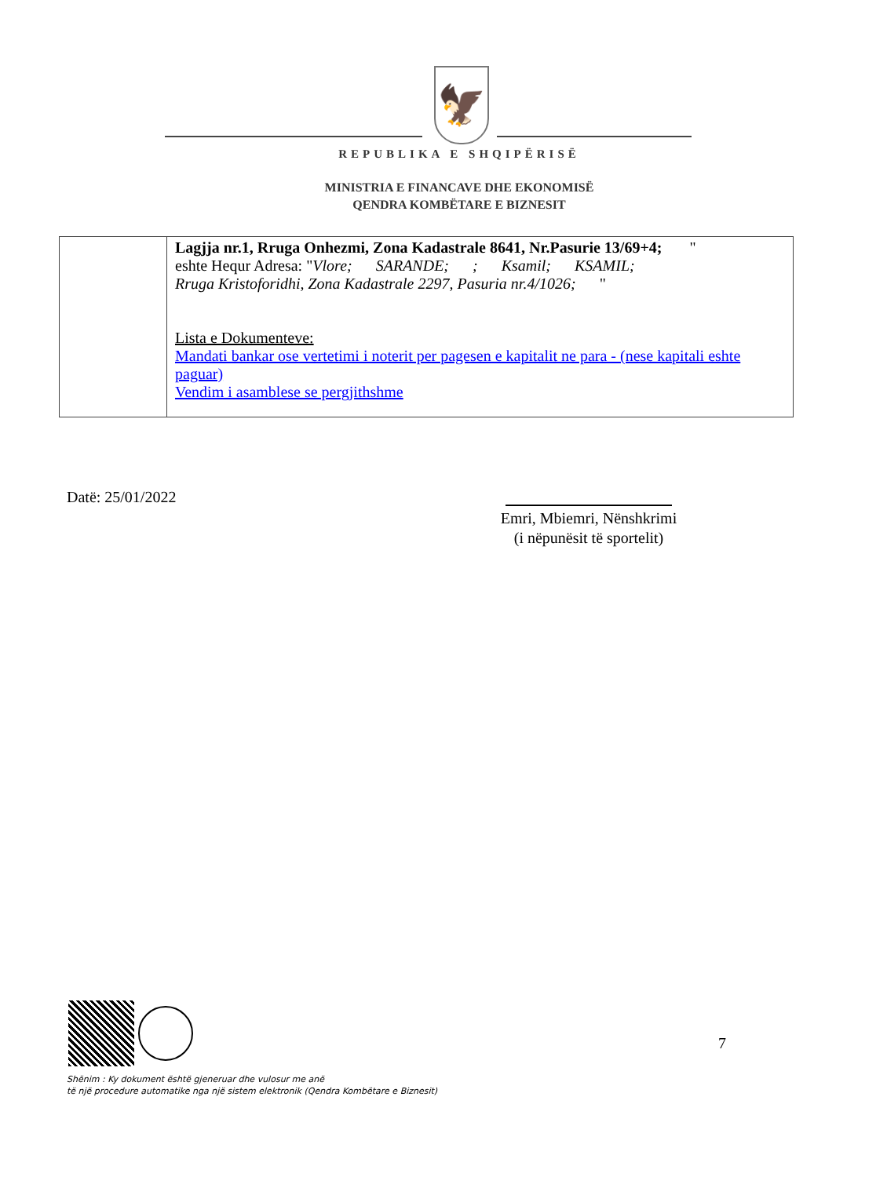🦅
REPUBLIKA E SHQIPËRISË
MINISTRIA E FINANCAVE DHE EKONOMISË
QENDRA KOMBËTARE E BIZNESIT
| | Lagjja nr.1, Rruga Onhezmi, Zona Kadastrale 8641, Nr.Pasurie 13/69+4; " eshte Hequr Adresa: " Vlore; SARANDE; ; Ksamil; KSAMIL; Rruga Kristoforidhi, Zona Kadastrale 2297, Pasuria nr.4/1026; " Lista e Dokumenteve: Mandati bankar ose vertetimi i noterit per pagesen e kapitalit ne para - (nese kapitali eshte paguar) Vendim i asamblese se pergjithshme |
Datë: 25/01/2022
Emri, Mbiemri, Nënshkrimi
(i nëpunësit të sportelit)
7
Shënim : Ky dokument është gjeneruar dhe vulosur me anë
të një procedure automatike nga një sistem elektronik (Qendra Kombëtare e Biznesit)